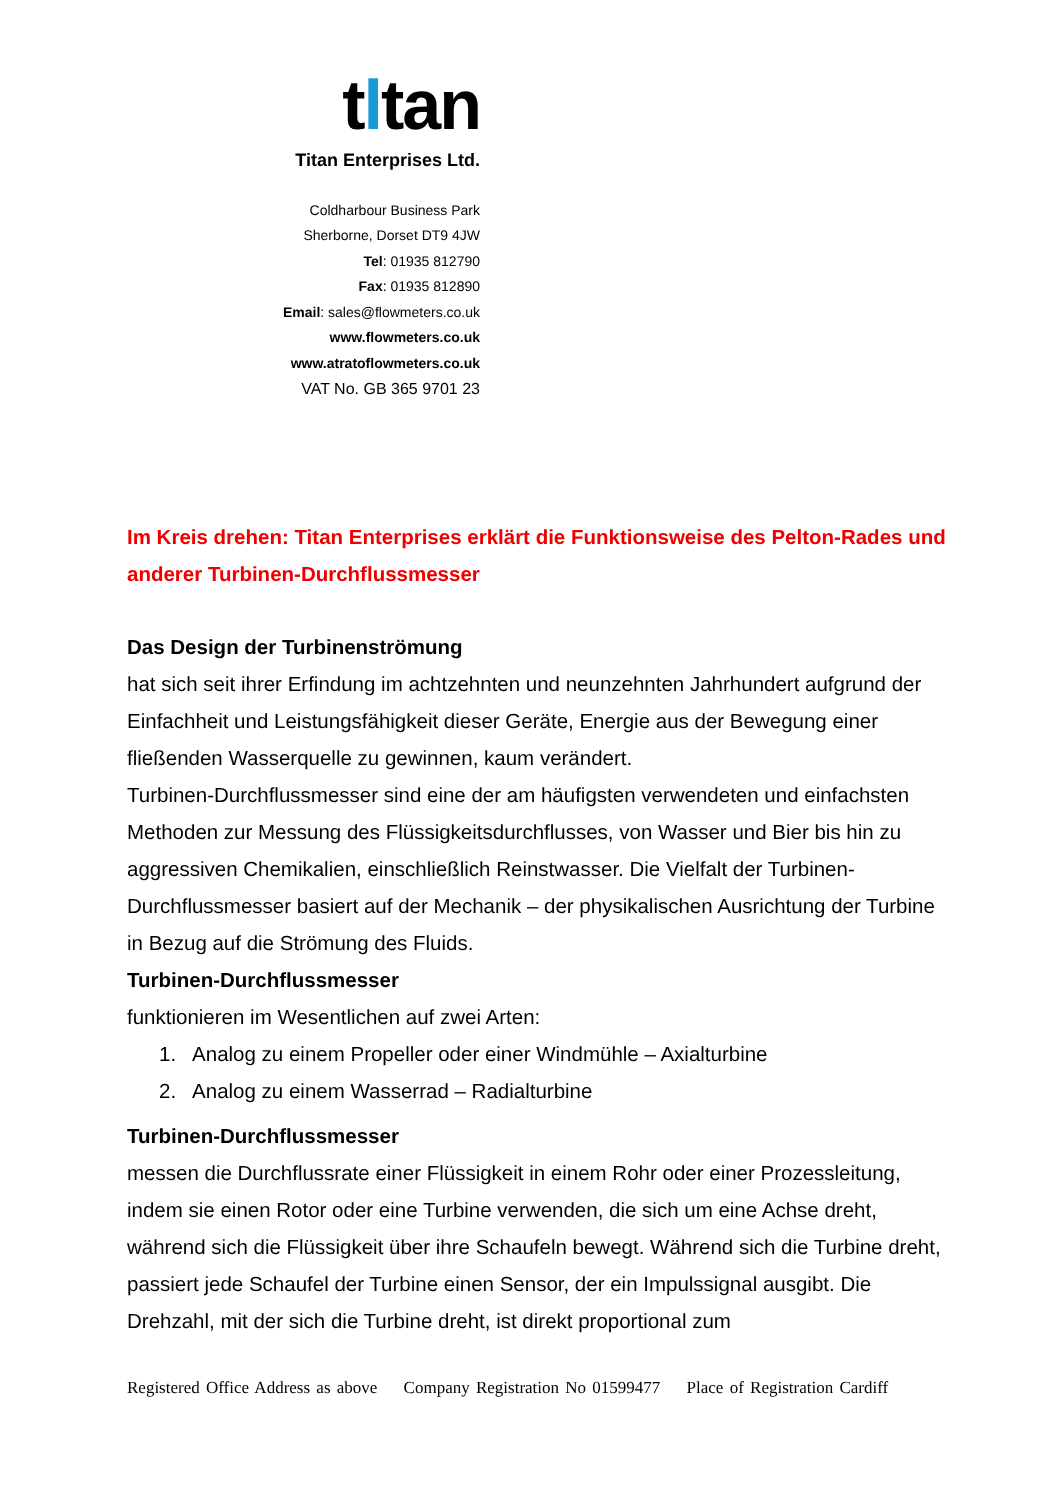tltan
Titan Enterprises Ltd.
Coldharbour Business Park
Sherborne, Dorset DT9 4JW
Tel: 01935 812790
Fax: 01935 812890
Email: sales@flowmeters.co.uk
www.flowmeters.co.uk
www.atratoflowmeters.co.uk
VAT No. GB 365 9701 23
Im Kreis drehen: Titan Enterprises erklärt die Funktionsweise des Pelton-Rades und anderer Turbinen-Durchflussmesser
Das Design der Turbinenströmung
hat sich seit ihrer Erfindung im achtzehnten und neunzehnten Jahrhundert aufgrund der Einfachheit und Leistungsfähigkeit dieser Geräte, Energie aus der Bewegung einer fließenden Wasserquelle zu gewinnen, kaum verändert.
Turbinen-Durchflussmesser sind eine der am häufigsten verwendeten und einfachsten Methoden zur Messung des Flüssigkeitsdurchflusses, von Wasser und Bier bis hin zu aggressiven Chemikalien, einschließlich Reinstwasser. Die Vielfalt der Turbinen-Durchflussmesser basiert auf der Mechanik – der physikalischen Ausrichtung der Turbine in Bezug auf die Strömung des Fluids.
Turbinen-Durchflussmesser
funktionieren im Wesentlichen auf zwei Arten:
1. Analog zu einem Propeller oder einer Windmühle – Axialturbine
2. Analog zu einem Wasserrad – Radialturbine
Turbinen-Durchflussmesser
messen die Durchflussrate einer Flüssigkeit in einem Rohr oder einer Prozessleitung, indem sie einen Rotor oder eine Turbine verwenden, die sich um eine Achse dreht, während sich die Flüssigkeit über ihre Schaufeln bewegt. Während sich die Turbine dreht, passiert jede Schaufel der Turbine einen Sensor, der ein Impulssignal ausgibt. Die Drehzahl, mit der sich die Turbine dreht, ist direkt proportional zum
Registered Office Address as above Company Registration No 01599477 Place of Registration Cardiff